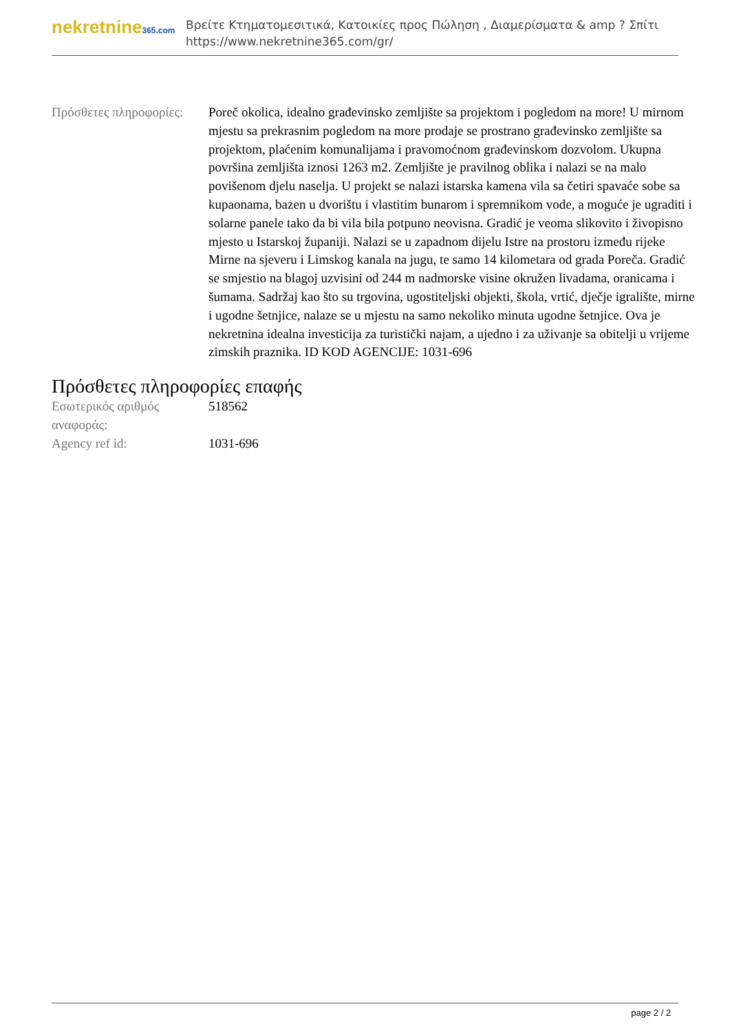nekretnine365.com
Βρείτε Κτηματομεσιτικά, Κατοικίες προς Πώληση , Διαμερίσματα & amp ? Σπίτι
https://www.nekretnine365.com/gr/
| Πρόσθετες πληροφορίες: | Poreč okolica, idealno građevinsko zemljište sa projektom i pogledom na more! U mirnom mjestu sa prekrasnim pogledom na more prodaje se prostrano građevinsko zemljište sa projektom, plaćenim komunalijama i pravomoćnom građevinskom dozvolom. Ukupna površina zemljišta iznosi 1263 m2. Zemljište je pravilnog oblika i nalazi se na malo povišenom djelu naselja. U projekt se nalazi istarska kamena vila sa četiri spavaće sobe sa kupaonama, bazen u dvorištu i vlastitim bunarom i spremnikom vode, a moguće je ugraditi i solarne panele tako da bi vila bila potpuno neovisna. Gradić je veoma slikovito i živopisno mjesto u Istarskoj županiji. Nalazi se u zapadnom dijelu Istre na prostoru između rijeke Mirne na sjeveru i Limskog kanala na jugu, te samo 14 kilometara od grada Poreča. Gradić se smjestio na blagoj uzvisini od 244 m nadmorske visine okružen livadama, oranicama i šumama. Sadržaj kao što su trgovina, ugostiteljski objekti, škola, vrtić, dječje igralište, mirne i ugodne šetnjice, nalaze se u mjestu na samo nekoliko minuta ugodne šetnjice. Ova je nekretnina idealna investicija za turistički najam, a ujedno i za uživanje sa obitelji u vrijeme zimskih praznika. ID KOD AGENCIJE: 1031-696 |
Πρόσθετες πληροφορίες επαφής
| Εσωτερικός αριθμός αναφοράς: | 518562 |
| Agency ref id: | 1031-696 |
page 2 / 2